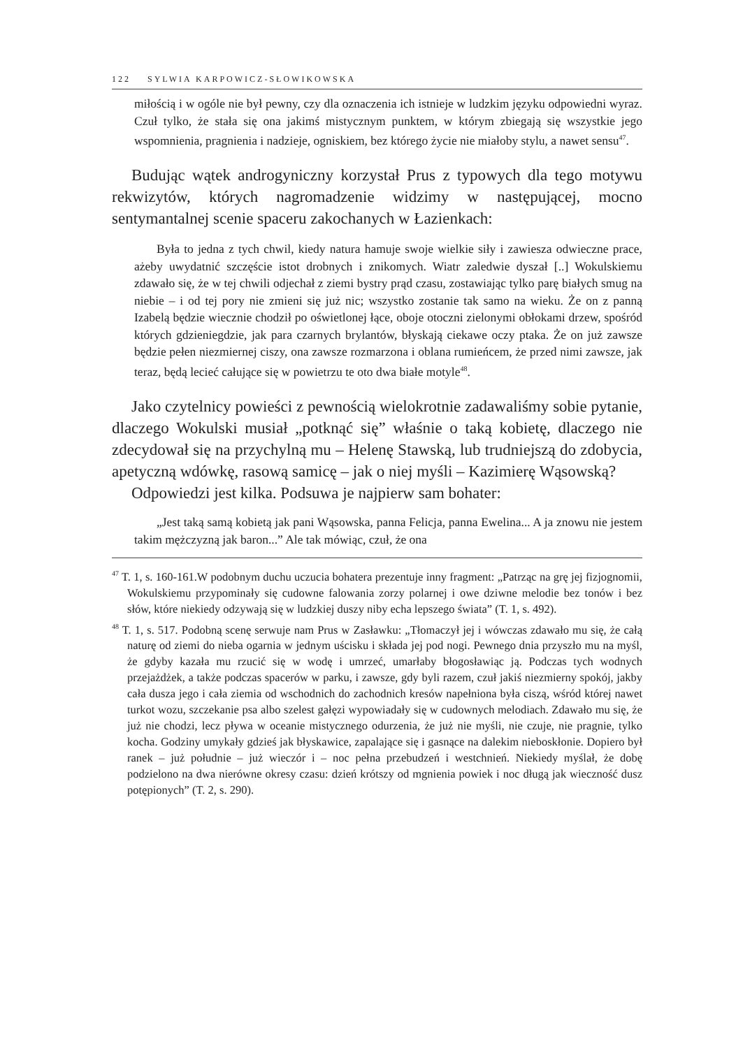122 SYLWIA KARPOWICZ-SŁOWIKOWSKA
miłością i w ogóle nie był pewny, czy dla oznaczenia ich istnieje w ludzkim języku odpowiedni wyraz. Czuł tylko, że stała się ona jakimś mistycznym punktem, w którym zbiegają się wszystkie jego wspomnienia, pragnienia i nadzieje, ogniskiem, bez którego życie nie miałoby stylu, a nawet sensu<sup>47</sup>.
Budując wątek androgyniczny korzystał Prus z typowych dla tego motywu rekwizytów, których nagromadzenie widzimy w następującej, mocno sentymantalnej scenie spaceru zakochanych w Łazienkach:
Była to jedna z tych chwil, kiedy natura hamuje swoje wielkie siły i zawiesza odwieczne prace, ażeby uwydatnić szczęście istot drobnych i znikomych. Wiatr zaledwie dyszał [..] Wokulskiemu zdawało się, że w tej chwili odjechał z ziemi bystry prąd czasu, zostawiając tylko parę białych smug na niebie – i od tej pory nie zmieni się już nic; wszystko zostanie tak samo na wieku. Że on z panną Izabelą będzie wiecznie chodził po oświetlonej łące, oboje otoczni zielonymi obłokami drzew, spośród których gdzieniegdzie, jak para czarnych brylantów, błyskają ciekawe oczy ptaka. Że on już zawsze będzie pełen niezmiernej ciszy, ona zawsze rozmarzona i oblana rumieńcem, że przed nimi zawsze, jak teraz, będą lecieć całujące się w powietrzu te oto dwa białe motyle<sup>48</sup>.
Jako czytelnicy powieści z pewnością wielokrotnie zadawaliśmy sobie pytanie, dlaczego Wokulski musiał „potknąć się” właśnie o taką kobietę, dlaczego nie zdecydował się na przychylną mu – Helenę Stawską, lub trudniejszą do zdobycia, apetyczną wdówkę, rasową samicę – jak o niej myśli – Kazimierę Wąsowską?
Odpowiedzi jest kilka. Podsuwa je najpierw sam bohater:
„Jest taką samą kobietą jak pani Wąsowska, panna Felicja, panna Ewelina... A ja znowu nie jestem takim mężczyzną jak baron...” Ale tak mówiąc, czuł, że ona
<sup>47</sup> T. 1, s. 160-161.W podobnym duchu uczucia bohatera prezentuje inny fragment: „Patrząc na grę jej fizjognomii, Wokulskiemu przypominały się cudowne falowania zorzy polarnej i owe dziwne melodie bez tonów i bez słów, które niekiedy odzywają się w ludzkiej duszy niby echa lepszego świata” (T. 1, s. 492).
<sup>48</sup> T. 1, s. 517. Podobną scenę serwuje nam Prus w Zasławku: „Tłomaczył jej i wówczas zdawało mu się, że całą naturę od ziemi do nieba ogarnia w jednym uścisku i składa jej pod nogi. Pewnego dnia przyszło mu na myśl, że gdyby kazała mu rzucić się w wodę i umrzeć, umarłaby błogosławiąc ją. Podczas tych wodnych przejażdżek, a także podczas spacerów w parku, i zawsze, gdy byli razem, czuł jakiś niezmierny spokój, jakby cała dusza jego i cała ziemia od wschodnich do zachodnich kresów napełniona była ciszą, wśród której nawet turkot wozu, szczekanie psa albo szelest gałęzi wypowiadały się w cudownych melodiach. Zdawało mu się, że już nie chodzi, lecz pływa w oceanie mistycznego odurzenia, że już nie myśli, nie czuje, nie pragnie, tylko kocha. Godziny umykały gdzieś jak błyskawice, zapalające się i gasnące na dalekim nieboskłonie. Dopiero był ranek – już południe – już wieczór i – noc pełna przebudzeń i westchnień. Niekiedy myślał, że dobę podzielono na dwa nierówne okresy czasu: dzień krótszy od mgnienia powiek i noc długą jak wieczność dusz potępionych” (T. 2, s. 290).